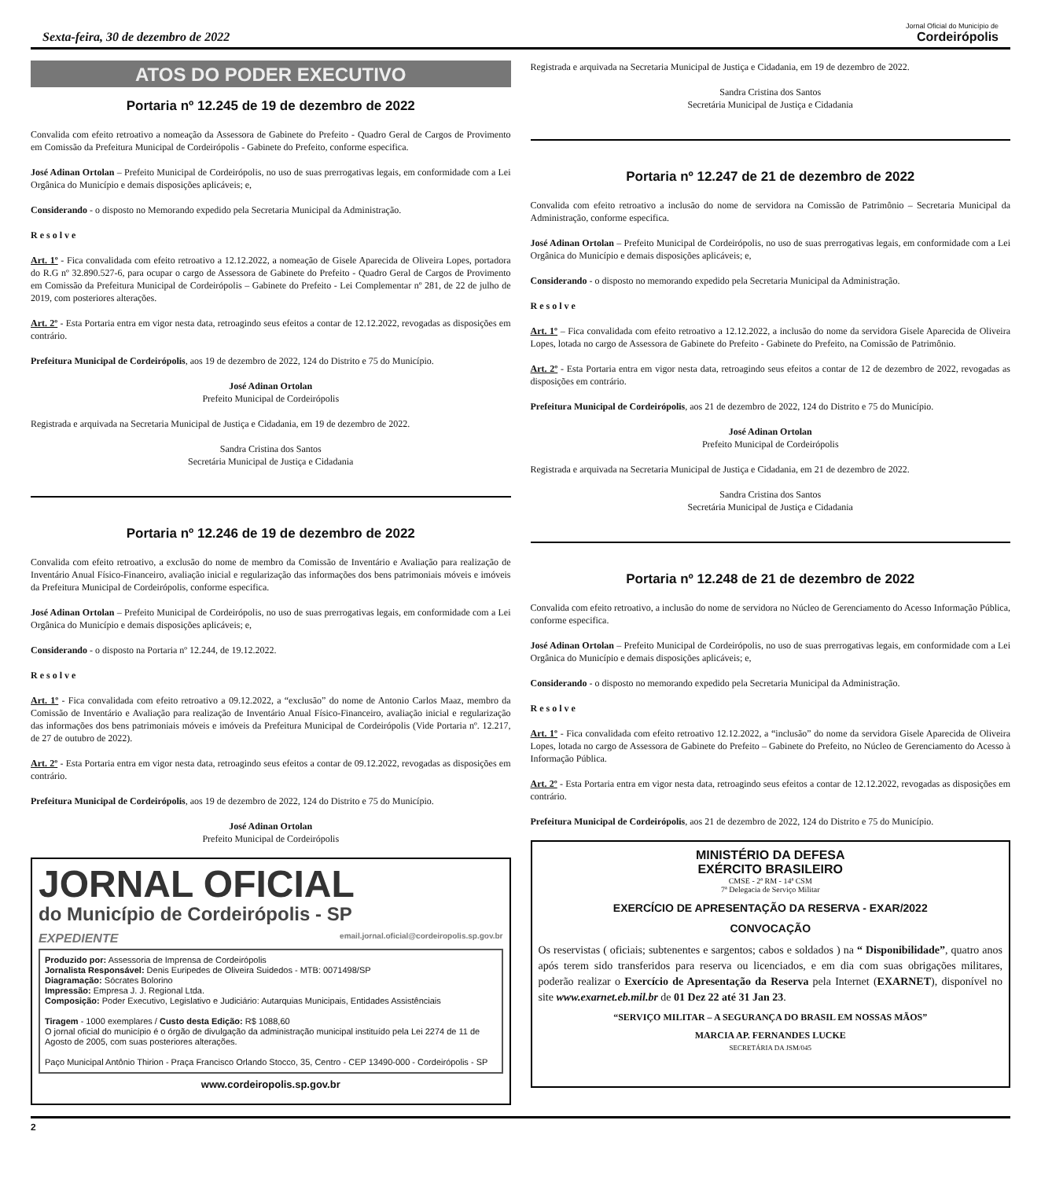Sexta-feira, 30 de dezembro de 2022
Jornal Oficial do Município de
Cordeirópolis
ATOS DO PODER EXECUTIVO
Portaria nº 12.245 de 19 de dezembro de 2022
Convalida com efeito retroativo a nomeação da Assessora de Gabinete do Prefeito - Quadro Geral de Cargos de Provimento em Comissão da Prefeitura Municipal de Cordeirópolis - Gabinete do Prefeito, conforme especifica.
José Adinan Ortolan – Prefeito Municipal de Cordeirópolis, no uso de suas prerrogativas legais, em conformidade com a Lei Orgânica do Município e demais disposições aplicáveis; e,
Considerando - o disposto no Memorando expedido pela Secretaria Municipal da Administração.
R e s o l v e
Art. 1º - Fica convalidada com efeito retroativo a 12.12.2022, a nomeação de Gisele Aparecida de Oliveira Lopes, portadora do R.G nº 32.890.527-6, para ocupar o cargo de Assessora de Gabinete do Prefeito - Quadro Geral de Cargos de Provimento em Comissão da Prefeitura Municipal de Cordeirópolis – Gabinete do Prefeito - Lei Complementar nº 281, de 22 de julho de 2019, com posteriores alterações.
Art. 2º - Esta Portaria entra em vigor nesta data, retroagindo seus efeitos a contar de 12.12.2022, revogadas as disposições em contrário.
Prefeitura Municipal de Cordeirópolis, aos 19 de dezembro de 2022, 124 do Distrito e 75 do Município.
José Adinan Ortolan
Prefeito Municipal de Cordeirópolis
Registrada e arquivada na Secretaria Municipal de Justiça e Cidadania, em 19 de dezembro de 2022.
Sandra Cristina dos Santos
Secretária Municipal de Justiça e Cidadania
Portaria nº 12.246 de 19 de dezembro de 2022
Convalida com efeito retroativo, a exclusão do nome de membro da Comissão de Inventário e Avaliação para realização de Inventário Anual Físico-Financeiro, avaliação inicial e regularização das informações dos bens patrimoniais móveis e imóveis da Prefeitura Municipal de Cordeirópolis, conforme especifica.
José Adinan Ortolan – Prefeito Municipal de Cordeirópolis, no uso de suas prerrogativas legais, em conformidade com a Lei Orgânica do Município e demais disposições aplicáveis; e,
Considerando - o disposto na Portaria nº 12.244, de 19.12.2022.
R e s o l v e
Art. 1º - Fica convalidada com efeito retroativo a 09.12.2022, a “exclusão” do nome de Antonio Carlos Maaz, membro da Comissão de Inventário e Avaliação para realização de Inventário Anual Físico-Financeiro, avaliação inicial e regularização das informações dos bens patrimoniais móveis e imóveis da Prefeitura Municipal de Cordeirópolis (Vide Portaria nº. 12.217, de 27 de outubro de 2022).
Art. 2º - Esta Portaria entra em vigor nesta data, retroagindo seus efeitos a contar de 09.12.2022, revogadas as disposições em contrário.
Prefeitura Municipal de Cordeirópolis, aos 19 de dezembro de 2022, 124 do Distrito e 75 do Município.
José Adinan Ortolan
Prefeito Municipal de Cordeirópolis
JORNAL OFICIAL
do Município de Cordeirópolis - SP
EXPEDIENTE email.jornal.oficial@cordeiropolis.sp.gov.br
Produzido por: Assessoria de Imprensa de Cordeirópolis
Jornalista Responsável: Denis Euripedes de Oliveira Suidedos - MTB: 0071498/SP
Diagramação: Sócrates Bolorino
Impressão: Empresa J. J. Regional Ltda.
Composição: Poder Executivo, Legislativo e Judiciário: Autarquias Municipais, Entidades Assistênciais
Tiragem - 1000 exemplares / Custo desta Edição: R$ 1088,60
O jornal oficial do município é o órgão de divulgação da administração municipal instituído pela Lei 2274 de 11 de Agosto de 2005, com suas posteriores alterações.
Paço Municipal Antônio Thirion - Praça Francisco Orlando Stocco, 35, Centro - CEP 13490-000 - Cordeirópolis - SP
www.cordeiropolis.sp.gov.br
Registrada e arquivada na Secretaria Municipal de Justiça e Cidadania, em 19 de dezembro de 2022.
Sandra Cristina dos Santos
Secretária Municipal de Justiça e Cidadania
Portaria nº 12.247 de 21 de dezembro de 2022
Convalida com efeito retroativo a inclusão do nome de servidora na Comissão de Patrimônio – Secretaria Municipal da Administração, conforme especifica.
José Adinan Ortolan – Prefeito Municipal de Cordeirópolis, no uso de suas prerrogativas legais, em conformidade com a Lei Orgânica do Município e demais disposições aplicáveis; e,
Considerando - o disposto no memorando expedido pela Secretaria Municipal da Administração.
R e s o l v e
Art. 1º – Fica convalidada com efeito retroativo a 12.12.2022, a inclusão do nome da servidora Gisele Aparecida de Oliveira Lopes, lotada no cargo de Assessora de Gabinete do Prefeito - Gabinete do Prefeito, na Comissão de Patrimônio.
Art. 2º - Esta Portaria entra em vigor nesta data, retroagindo seus efeitos a contar de 12 de dezembro de 2022, revogadas as disposições em contrário.
Prefeitura Municipal de Cordeirópolis, aos 21 de dezembro de 2022, 124 do Distrito e 75 do Município.
José Adinan Ortolan
Prefeito Municipal de Cordeirópolis
Registrada e arquivada na Secretaria Municipal de Justiça e Cidadania, em 21 de dezembro de 2022.
Sandra Cristina dos Santos
Secretária Municipal de Justiça e Cidadania
Portaria nº 12.248 de 21 de dezembro de 2022
Convalida com efeito retroativo, a inclusão do nome de servidora no Núcleo de Gerenciamento do Acesso Informação Pública, conforme especifica.
José Adinan Ortolan – Prefeito Municipal de Cordeirópolis, no uso de suas prerrogativas legais, em conformidade com a Lei Orgânica do Município e demais disposições aplicáveis; e,
Considerando - o disposto no memorando expedido pela Secretaria Municipal da Administração.
R e s o l v e
Art. 1º - Fica convalidada com efeito retroativo 12.12.2022, a “inclusão” do nome da servidora Gisele Aparecida de Oliveira Lopes, lotada no cargo de Assessora de Gabinete do Prefeito – Gabinete do Prefeito, no Núcleo de Gerenciamento do Acesso à Informação Pública.
Art. 2º - Esta Portaria entra em vigor nesta data, retroagindo seus efeitos a contar de 12.12.2022, revogadas as disposições em contrário.
Prefeitura Municipal de Cordeirópolis, aos 21 de dezembro de 2022, 124 do Distrito e 75 do Município.
MINISTÉRIO DA DEFESA
EXÉRCITO BRASILEIRO
CMSE - 2ª RM - 14ª CSM
7ª Delegacia de Serviço Militar
EXERCÍCIO DE APRESENTAÇÃO DA RESERVA - EXAR/2022
CONVOCAÇÃO
Os reservistas ( oficiais; subtenentes e sargentos; cabos e soldados ) na “ Disponibilidade”, quatro anos após terem sido transferidos para reserva ou licenciados, e em dia com suas obrigações militares, poderão realizar o Exercício de Apresentação da Reserva pela Internet (EXARNET), disponível no site www.exarnet.eb.mil.br de 01 Dez 22 até 31 Jan 23.
“SERVIÇO MILITAR – A SEGURANÇA DO BRASIL EM NOSSAS MÃOS”
MARCIA AP. FERNANDES LUCKE
SECRETÁRIA DA JSM/045
2